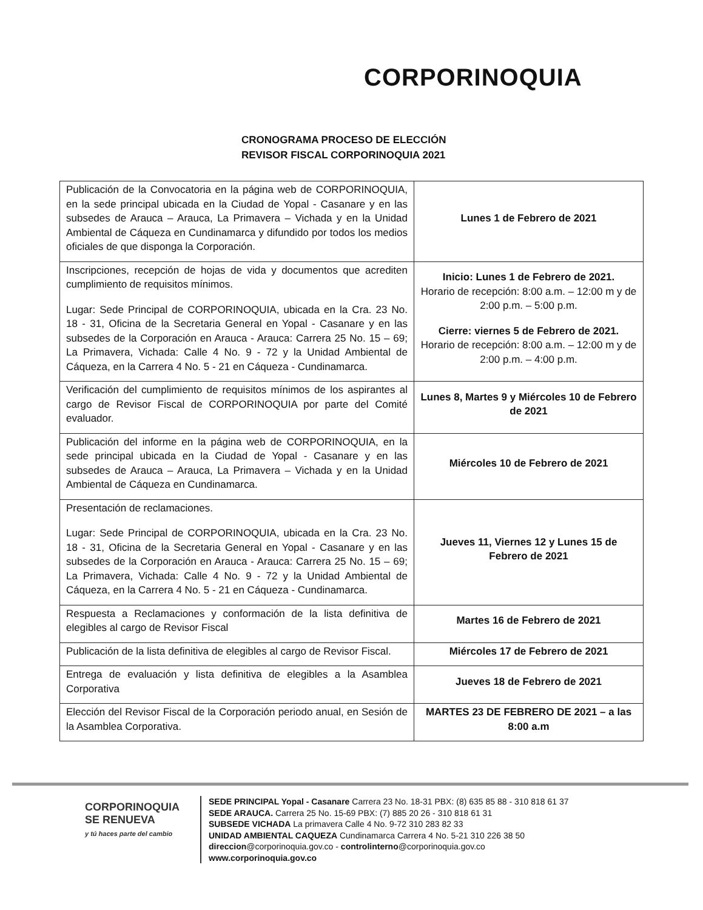CORPORINOQUIA
CRONOGRAMA PROCESO DE ELECCIÓN
REVISOR FISCAL CORPORINOQUIA 2021
| Publicación de la Convocatoria en la página web de CORPORINOQUIA, en la sede principal ubicada en la Ciudad de Yopal - Casanare y en las subsedes de Arauca – Arauca, La Primavera – Vichada y en la Unidad Ambiental de Cáqueza en Cundinamarca y difundido por todos los medios oficiales de que disponga la Corporación. | Lunes 1 de Febrero de 2021 |
| Inscripciones, recepción de hojas de vida y documentos que acrediten cumplimiento de requisitos mínimos. Lugar: Sede Principal de CORPORINOQUIA, ubicada en la Cra. 23 No. 18 - 31, Oficina de la Secretaria General en Yopal - Casanare y en las subsedes de la Corporación en Arauca - Arauca: Carrera 25 No. 15 – 69; La Primavera, Vichada: Calle 4 No. 9 - 72 y la Unidad Ambiental de Cáqueza, en la Carrera 4 No. 5 - 21 en Cáqueza - Cundinamarca. | Inicio: Lunes 1 de Febrero de 2021. Horario de recepción: 8:00 a.m. – 12:00 m y de 2:00 p.m. – 5:00 p.m. Cierre: viernes 5 de Febrero de 2021. Horario de recepción: 8:00 a.m. – 12:00 m y de 2:00 p.m. – 4:00 p.m. |
| Verificación del cumplimiento de requisitos mínimos de los aspirantes al cargo de Revisor Fiscal de CORPORINOQUIA por parte del Comité evaluador. | Lunes 8, Martes 9 y Miércoles 10 de Febrero de 2021 |
| Publicación del informe en la página web de CORPORINOQUIA, en la sede principal ubicada en la Ciudad de Yopal - Casanare y en las subsedes de Arauca – Arauca, La Primavera – Vichada y en la Unidad Ambiental de Cáqueza en Cundinamarca. | Miércoles 10 de Febrero de 2021 |
| Presentación de reclamaciones. Lugar: Sede Principal de CORPORINOQUIA, ubicada en la Cra. 23 No. 18 - 31, Oficina de la Secretaria General en Yopal - Casanare y en las subsedes de la Corporación en Arauca - Arauca: Carrera 25 No. 15 – 69; La Primavera, Vichada: Calle 4 No. 9 - 72 y la Unidad Ambiental de Cáqueza, en la Carrera 4 No. 5 - 21 en Cáqueza - Cundinamarca. | Jueves 11, Viernes 12 y Lunes 15 de Febrero de 2021 |
| Respuesta a Reclamaciones y conformación de la lista definitiva de elegibles al cargo de Revisor Fiscal | Martes 16 de Febrero de 2021 |
| Publicación de la lista definitiva de elegibles al cargo de Revisor Fiscal. | Miércoles 17 de Febrero de 2021 |
| Entrega de evaluación y lista definitiva de elegibles a la Asamblea Corporativa | Jueves 18 de Febrero de 2021 |
| Elección del Revisor Fiscal de la Corporación periodo anual, en Sesión de la Asamblea Corporativa. | MARTES 23 DE FEBRERO DE 2021 – a las 8:00 a.m |
CORPORINOQUIA
SE RENUEVA
y tú haces parte del cambio
SEDE PRINCIPAL Yopal - Casanare Carrera 23 No. 18-31 PBX: (8) 635 85 88 - 310 818 61 37
SEDE ARAUCA. Carrera 25 No. 15-69 PBX: (7) 885 20 26 - 310 818 61 31
SUBSEDE VICHADA La primavera Calle 4 No. 9-72 310 283 82 33
UNIDAD AMBIENTAL CAQUEZA Cundinamarca Carrera 4 No. 5-21 310 226 38 50
direccion@corporinoquia.gov.co - controlinterno@corporinoquia.gov.co
www.corporinoquia.gov.co